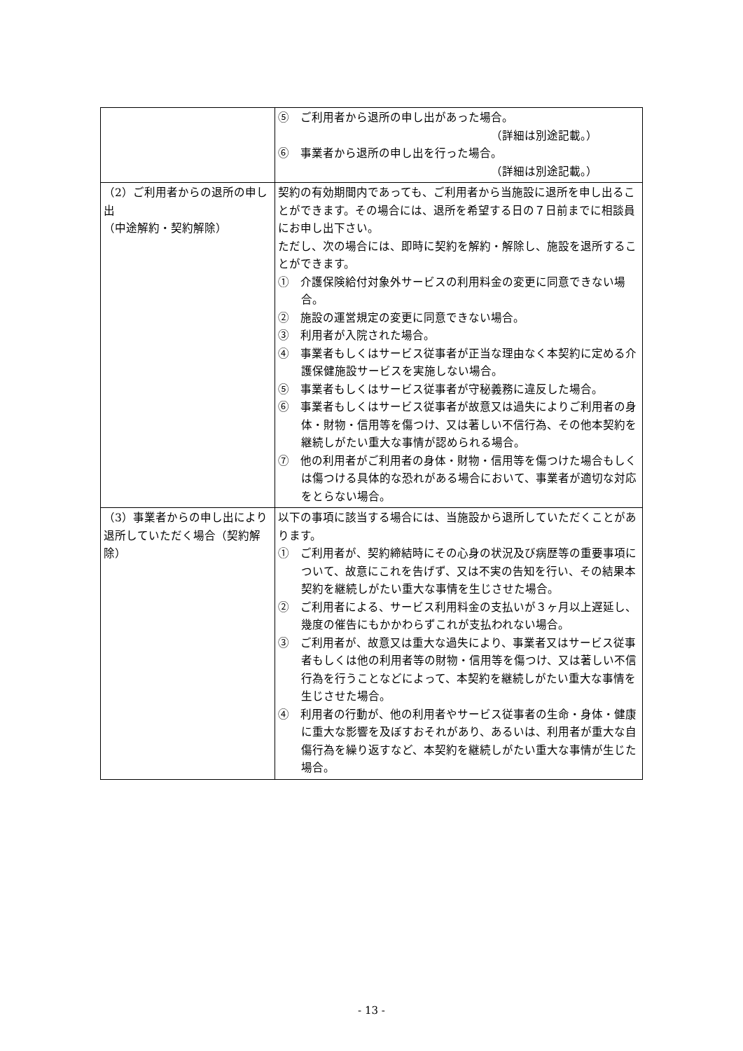| | ⑤ ご利用者から退所の申し出があった場合。 （詳細は別途記載。） ⑥ 事業者から退所の申し出を行った場合。 （詳細は別途記載。） |
| （2）ご利用者からの退所の申し出 （中途解約・契約解除） | 契約の有効期間内であっても、ご利用者から当施設に退所を申し出ることができます。その場合には、退所を希望する日の７日前までに相談員にお申し出下さい。 ただし、次の場合には、即時に契約を解約・解除し、施設を退所することができます。 ① 介護保険給付対象外サービスの利用料金の変更に同意できない場合。 ② 施設の運営規定の変更に同意できない場合。 ③ 利用者が入院された場合。 ④ 事業者もしくはサービス従事者が正当な理由なく本契約に定める介護保健施設サービスを実施しない場合。 ⑤ 事業者もしくはサービス従事者が守秘義務に違反した場合。 ⑥ 事業者もしくはサービス従事者が故意又は過失によりご利用者の身体・財物・信用等を傷つけ、又は著しい不信行為、その他本契約を継続しがたい重大な事情が認められる場合。 ⑦ 他の利用者がご利用者の身体・財物・信用等を傷つけた場合もしくは傷つける具体的な恐れがある場合において、事業者が適切な対応をとらない場合。 |
| （3）事業者からの申し出により退所していただく場合（契約解除） | 以下の事項に該当する場合には、当施設から退所していただくことがあります。 ① ご利用者が、契約締結時にその心身の状況及び病歴等の重要事項について、故意にこれを告げず、又は不実の告知を行い、その結果本契約を継続しがたい重大な事情を生じさせた場合。 ② ご利用者による、サービス利用料金の支払いが３ヶ月以上遅延し、幾度の催告にもかかわらずこれが支払われない場合。 ③ ご利用者が、故意又は重大な過失により、事業者又はサービス従事者もしくは他の利用者等の財物・信用等を傷つけ、又は著しい不信行為を行うことなどによって、本契約を継続しがたい重大な事情を生じさせた場合。 ④ 利用者の行動が、他の利用者やサービス従事者の生命・身体・健康に重大な影響を及ぼすおそれがあり、あるいは、利用者が重大な自傷行為を繰り返すなど、本契約を継続しがたい重大な事情が生じた場合。 |
- 13 -